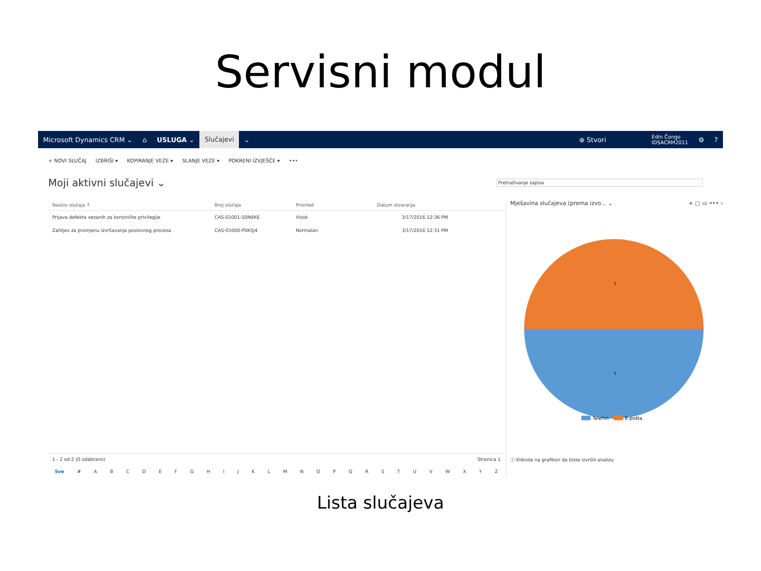Servisni modul
Microsoft Dynamics CRM ⌄ ⌂ USLUGA ⌄ Slučajevi ⌄ ⊕ Stvori Edin Čongo
IDSACRM2011 ⚙?
+ NOVI SLUČAJ IZBRIŠI ▾ KOPIRANJE VEZE ▾ SLANJE VEZE ▾ POKRENI IZVJEŠĆE ▾ •••
Moji aktivni slučajevi ⌄
Pretraživanje zapisa
| Naslov slučaja ↑ | Broj slučaja | Prioritet | Datum stvaranja | |
| --- | --- | --- | --- | --- |
| Prijava defekta vezanih za korisničke privilegije | CAS-01001-S0N6K6 | Visok | 3/17/2016 12:36 PM | |
| Zahtjev za promjenu izvršavanja poslovnog procesa | CAS-01000-P0K5J4 | Normalan | 3/17/2016 12:31 PM | |
1 - 2 od 2 (0 odabrano) Stranica 1
Sve # ABCDEFGHIJKLMNOPQRSTUVWXYZ
Mješavina slučajeva (prema izvo... ⌄ + ▢ ▭ ••• ›
1
1
Telefon
E-pošta
ⓘ Kliknite na grafikon da biste izvršili analizu
Lista slučajeva